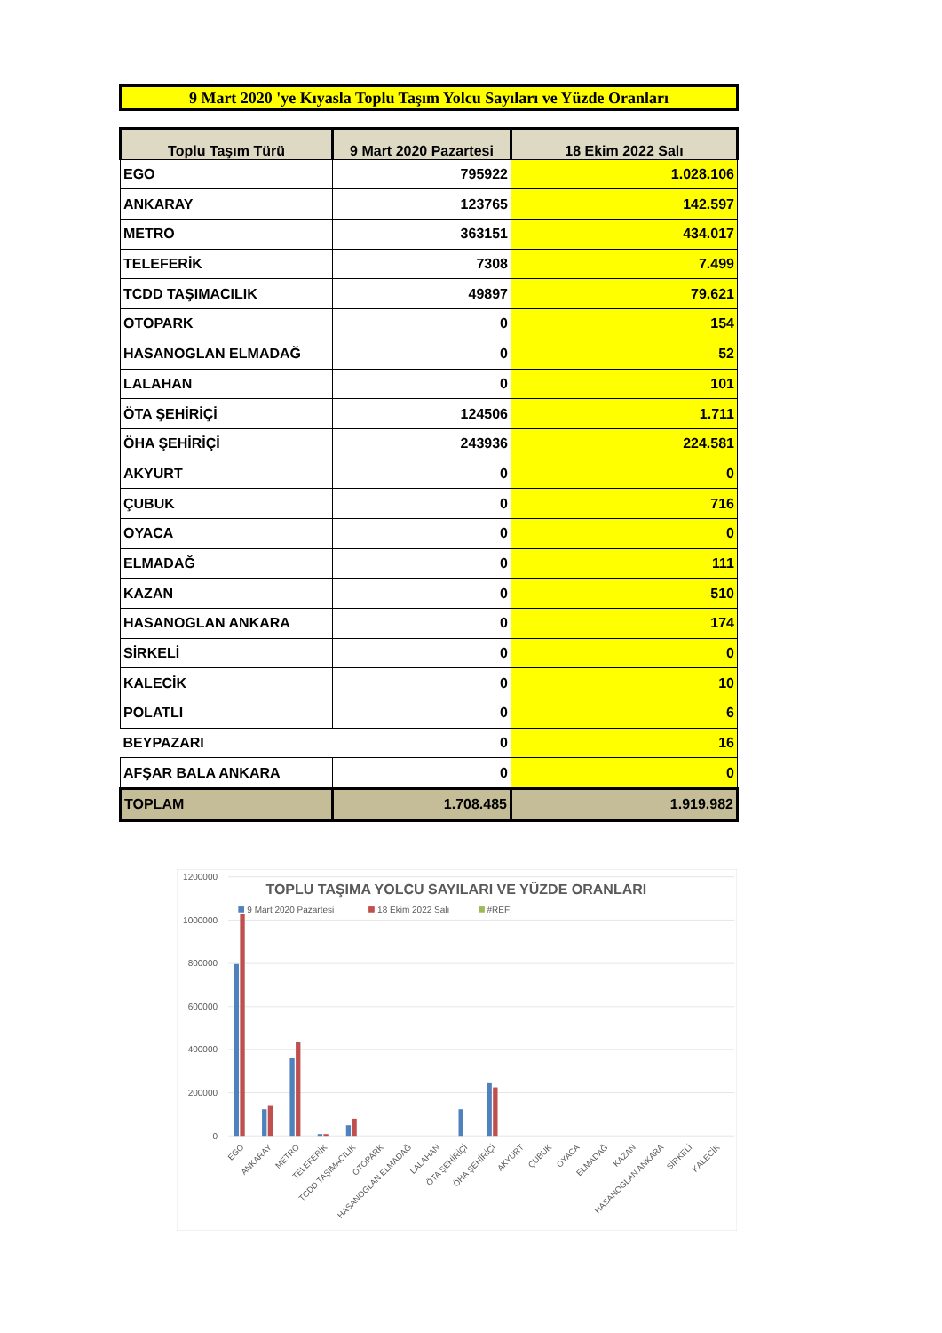9 Mart 2020 'ye Kıyasla Toplu Taşım Yolcu Sayıları ve Yüzde Oranları
| Toplu Taşım Türü | 9 Mart 2020 Pazartesi | 18 Ekim 2022 Salı |
| --- | --- | --- |
| EGO | 795922 | 1.028.106 |
| ANKARAY | 123765 | 142.597 |
| METRO | 363151 | 434.017 |
| TELEFERİK | 7308 | 7.499 |
| TCDD TAŞIMACILIK | 49897 | 79.621 |
| OTOPARK | 0 | 154 |
| HASANOGLAN ELMADAĞ | 0 | 52 |
| LALAHAN | 0 | 101 |
| ÖTA ŞEHİRİÇİ | 124506 | 1.711 |
| ÖHA ŞEHİRİÇİ | 243936 | 224.581 |
| AKYURT | 0 | 0 |
| ÇUBUK | 0 | 716 |
| OYACA | 0 | 0 |
| ELMADAĞ | 0 | 111 |
| KAZAN | 0 | 510 |
| HASANOGLAN ANKARA | 0 | 174 |
| SİRKELİ | 0 | 0 |
| KALECİK | 0 | 10 |
| POLATLI | 0 | 6 |
| BEYPAZARI | 0 | 16 |
| AFŞAR BALA ANKARA | 0 | 0 |
| TOPLAM | 1.708.485 | 1.919.982 |
1200000
1000000
800000
600000
400000
200000
0
TOPLU TAŞIMA YOLCU SAYILARI VE YÜZDE ORANLARI
9 Mart 2020 Pazartesi
18 Ekim 2022 Salı
#REF!
EGO
ANKARAY
METRO
TELEFERİK
TCDD TAŞIMACILIK
OTOPARK
HASANOGLAN ELMADAĞ
LALAHAN
ÖTA ŞEHİRİÇİ
ÖHA ŞEHİRİÇİ
AKYURT
ÇUBUK
OYACA
ELMADAĞ
KAZAN
HASANOGLAN ANKARA
SİRKELİ
KALECİK